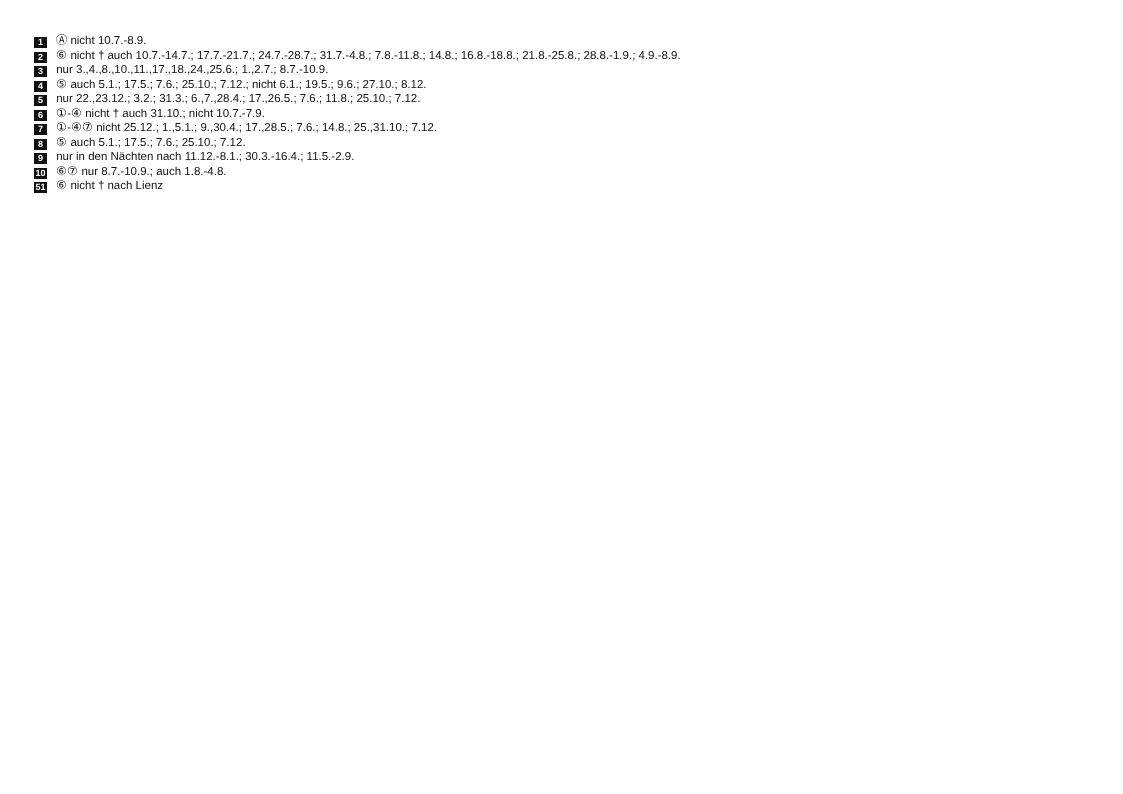1 Ⓐ nicht 10.7.-8.9.
2 ⑥ nicht † auch 10.7.-14.7.; 17.7.-21.7.; 24.7.-28.7.; 31.7.-4.8.; 7.8.-11.8.; 14.8.; 16.8.-18.8.; 21.8.-25.8.; 28.8.-1.9.; 4.9.-8.9.
3 nur 3.,4.,8.,10.,11.,17.,18.,24.,25.6.; 1.,2.7.; 8.7.-10.9.
4 ⑤ auch 5.1.; 17.5.; 7.6.; 25.10.; 7.12.; nicht 6.1.; 19.5.; 9.6.; 27.10.; 8.12.
5 nur 22.,23.12.; 3.2.; 31.3.; 6.,7.,28.4.; 17.,26.5.; 7.6.; 11.8.; 25.10.; 7.12.
6 ①-④ nicht † auch 31.10.; nicht 10.7.-7.9.
7 ①-④⑦ nicht 25.12.; 1.,5.1.; 9.,30.4.; 17.,28.5.; 7.6.; 14.8.; 25.,31.10.; 7.12.
8 ⑤ auch 5.1.; 17.5.; 7.6.; 25.10.; 7.12.
9 nur in den Nächten nach 11.12.-8.1.; 30.3.-16.4.; 11.5.-2.9.
10 ⑥⑦ nur 8.7.-10.9.; auch 1.8.-4.8.
51 ⑥ nicht † nach Lienz